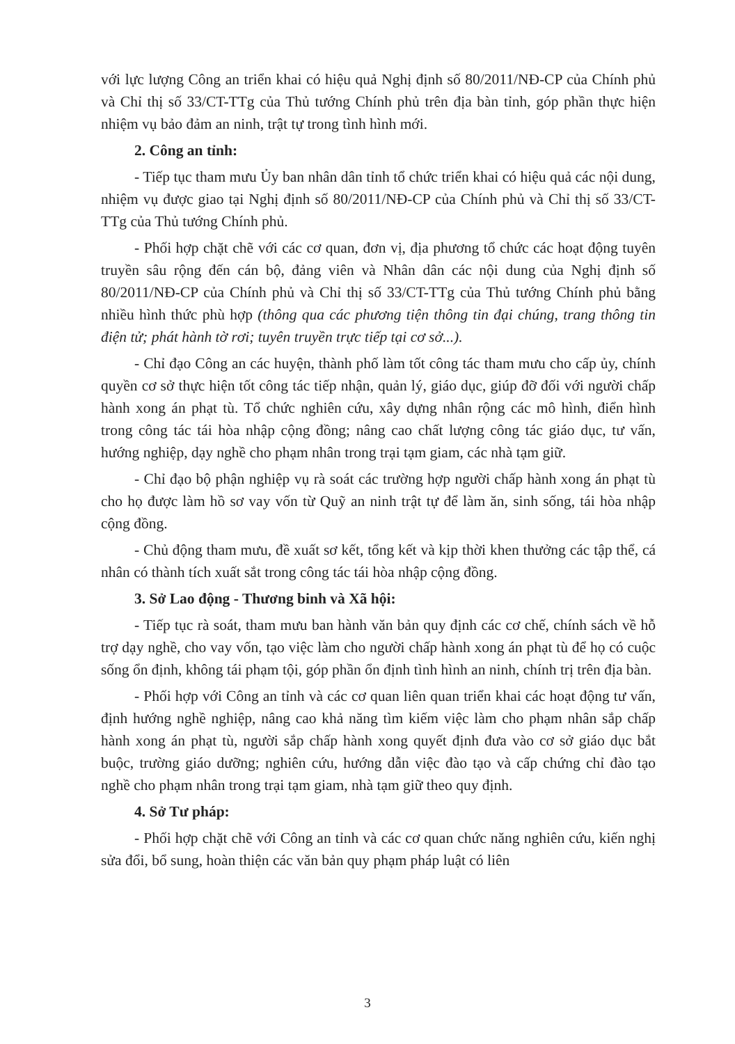với lực lượng Công an triển khai có hiệu quả Nghị định số 80/2011/NĐ-CP của Chính phủ và Chỉ thị số 33/CT-TTg của Thủ tướng Chính phủ trên địa bàn tỉnh, góp phần thực hiện nhiệm vụ bảo đảm an ninh, trật tự trong tình hình mới.
2. Công an tỉnh:
- Tiếp tục tham mưu Ủy ban nhân dân tỉnh tổ chức triển khai có hiệu quả các nội dung, nhiệm vụ được giao tại Nghị định số 80/2011/NĐ-CP của Chính phủ và Chỉ thị số 33/CT-TTg của Thủ tướng Chính phủ.
- Phối hợp chặt chẽ với các cơ quan, đơn vị, địa phương tổ chức các hoạt động tuyên truyền sâu rộng đến cán bộ, đảng viên và Nhân dân các nội dung của Nghị định số 80/2011/NĐ-CP của Chính phủ và Chỉ thị số 33/CT-TTg của Thủ tướng Chính phủ bằng nhiều hình thức phù hợp (thông qua các phương tiện thông tin đại chúng, trang thông tin điện tử; phát hành tờ rơi; tuyên truyền trực tiếp tại cơ sở...).
- Chỉ đạo Công an các huyện, thành phố làm tốt công tác tham mưu cho cấp ủy, chính quyền cơ sở thực hiện tốt công tác tiếp nhận, quản lý, giáo dục, giúp đỡ đối với người chấp hành xong án phạt tù. Tổ chức nghiên cứu, xây dựng nhân rộng các mô hình, điển hình trong công tác tái hòa nhập cộng đồng; nâng cao chất lượng công tác giáo dục, tư vấn, hướng nghiệp, dạy nghề cho phạm nhân trong trại tạm giam, các nhà tạm giữ.
- Chỉ đạo bộ phận nghiệp vụ rà soát các trường hợp người chấp hành xong án phạt tù cho họ được làm hồ sơ vay vốn từ Quỹ an ninh trật tự để làm ăn, sinh sống, tái hòa nhập cộng đồng.
- Chủ động tham mưu, đề xuất sơ kết, tổng kết và kịp thời khen thưởng các tập thể, cá nhân có thành tích xuất sắt trong công tác tái hòa nhập cộng đồng.
3. Sở Lao động - Thương binh và Xã hội:
- Tiếp tục rà soát, tham mưu ban hành văn bản quy định các cơ chế, chính sách về hỗ trợ dạy nghề, cho vay vốn, tạo việc làm cho người chấp hành xong án phạt tù để họ có cuộc sống ổn định, không tái phạm tội, góp phần ổn định tình hình an ninh, chính trị trên địa bàn.
- Phối hợp với Công an tỉnh và các cơ quan liên quan triển khai các hoạt động tư vấn, định hướng nghề nghiệp, nâng cao khả năng tìm kiếm việc làm cho phạm nhân sắp chấp hành xong án phạt tù, người sắp chấp hành xong quyết định đưa vào cơ sở giáo dục bắt buộc, trường giáo dưỡng; nghiên cứu, hướng dẫn việc đào tạo và cấp chứng chỉ đào tạo nghề cho phạm nhân trong trại tạm giam, nhà tạm giữ theo quy định.
4. Sở Tư pháp:
- Phối hợp chặt chẽ với Công an tỉnh và các cơ quan chức năng nghiên cứu, kiến nghị sửa đổi, bổ sung, hoàn thiện các văn bản quy phạm pháp luật có liên
3